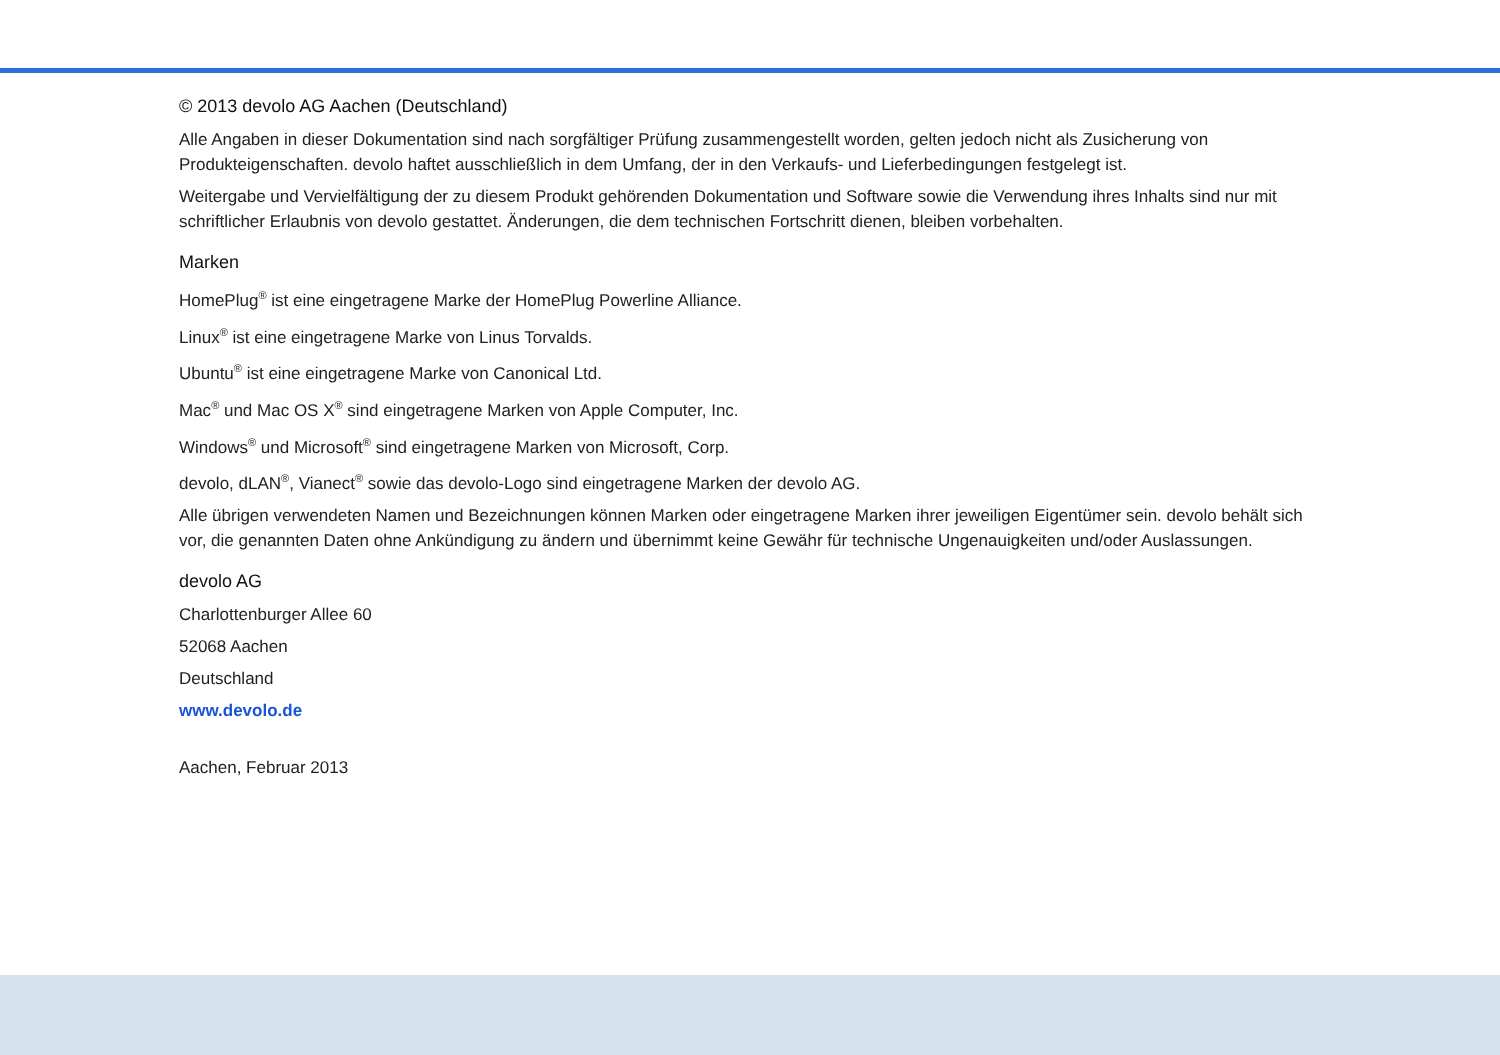© 2013 devolo AG Aachen (Deutschland)
Alle Angaben in dieser Dokumentation sind nach sorgfältiger Prüfung zusammengestellt worden, gelten jedoch nicht als Zusicherung von Produkteigenschaften. devolo haftet ausschließlich in dem Umfang, der in den Verkaufs- und Lieferbedingungen festgelegt ist.
Weitergabe und Vervielfältigung der zu diesem Produkt gehörenden Dokumentation und Software sowie die Verwendung ihres Inhalts sind nur mit schriftlicher Erlaubnis von devolo gestattet. Änderungen, die dem technischen Fortschritt dienen, bleiben vorbehalten.
Marken
HomePlug<sup>®</sup> ist eine eingetragene Marke der HomePlug Powerline Alliance.
Linux<sup>®</sup> ist eine eingetragene Marke von Linus Torvalds.
Ubuntu<sup>®</sup> ist eine eingetragene Marke von Canonical Ltd.
Mac<sup>®</sup> und Mac OS X<sup>®</sup> sind eingetragene Marken von Apple Computer, Inc.
Windows<sup>®</sup> und Microsoft<sup>®</sup> sind eingetragene Marken von Microsoft, Corp.
devolo, dLAN<sup>®</sup>, Vianect<sup>®</sup> sowie das devolo-Logo sind eingetragene Marken der devolo AG.
Alle übrigen verwendeten Namen und Bezeichnungen können Marken oder eingetragene Marken ihrer jeweiligen Eigentümer sein. devolo behält sich vor, die genannten Daten ohne Ankündigung zu ändern und übernimmt keine Gewähr für technische Ungenauigkeiten und/oder Auslassungen.
devolo AG
Charlottenburger Allee 60
52068 Aachen
Deutschland
www.devolo.de
Aachen, Februar 2013